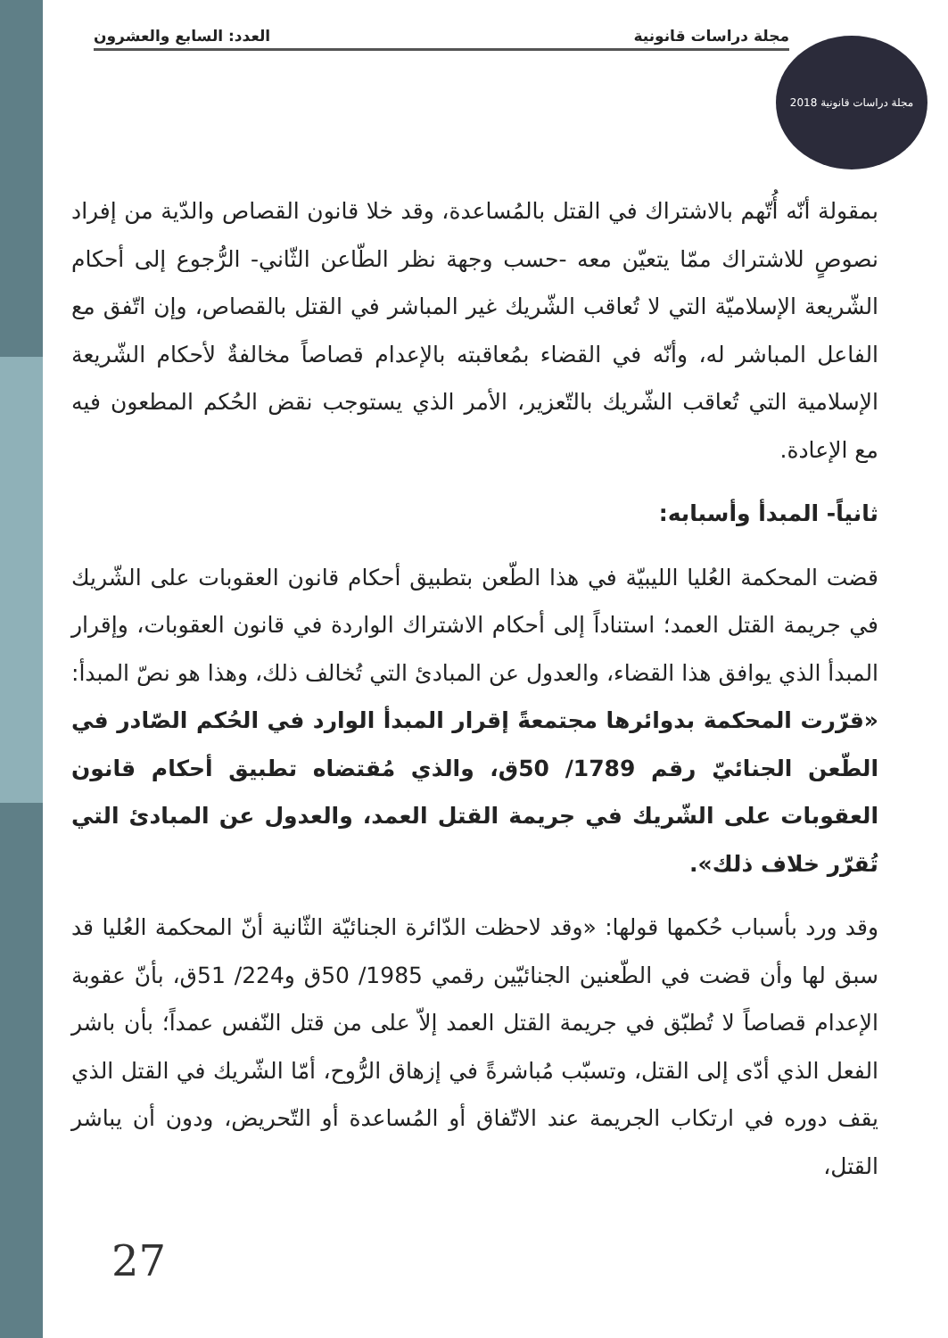مجلة دراسات قانونية العدد: السابع والعشرون
مجلة دراسات قانونية 2018
بمقولة أنّه أُتّهم بالاشتراك في القتل بالمُساعدة، وقد خلا قانون القصاص والدّية من إفراد نصوصٍ للاشتراك ممّا يتعيّن معه -حسب وجهة نظر الطّاعن الثّاني- الرُّجوع إلى أحكام الشّريعة الإسلاميّة التي لا تُعاقب الشّريك غير المباشر في القتل بالقصاص، وإن اتّفق مع الفاعل المباشر له، وأنّه في القضاء بمُعاقبته بالإعدام قصاصاً مخالفةٌ لأحكام الشّريعة الإسلامية التي تُعاقب الشّريك بالتّعزير، الأمر الذي يستوجب نقض الحُكم المطعون فيه مع الإعادة.
ثانياً- المبدأ وأسبابه:
قضت المحكمة العُليا الليبيّة في هذا الطّعن بتطبيق أحكام قانون العقوبات على الشّريك في جريمة القتل العمد؛ استناداً إلى أحكام الاشتراك الواردة في قانون العقوبات، وإقرار المبدأ الذي يوافق هذا القضاء، والعدول عن المبادئ التي تُخالف ذلك، وهذا هو نصّ المبدأ: «قرّرت المحكمة بدوائرها مجتمعةً إقرار المبدأ الوارد في الحُكم الصّادر في الطّعن الجنائيّ رقم 1789/ 50ق، والذي مُقتضاه تطبيق أحكام قانون العقوبات على الشّريك في جريمة القتل العمد، والعدول عن المبادئ التي تُقرّر خلاف ذلك».
وقد ورد بأسباب حُكمها قولها: «وقد لاحظت الدّائرة الجنائيّة الثّانية أنّ المحكمة العُليا قد سبق لها وأن قضت في الطّعنين الجنائيّين رقمي 1985/ 50ق و224/ 51ق، بأنّ عقوبة الإعدام قصاصاً لا تُطبّق في جريمة القتل العمد إلاّ على من قتل النّفس عمداً؛ بأن باشر الفعل الذي أدّى إلى القتل، وتسبّب مُباشرةً في إزهاق الرُّوح، أمّا الشّريك في القتل الذي يقف دوره في ارتكاب الجريمة عند الاتّفاق أو المُساعدة أو التّحريض، ودون أن يباشر القتل،
27